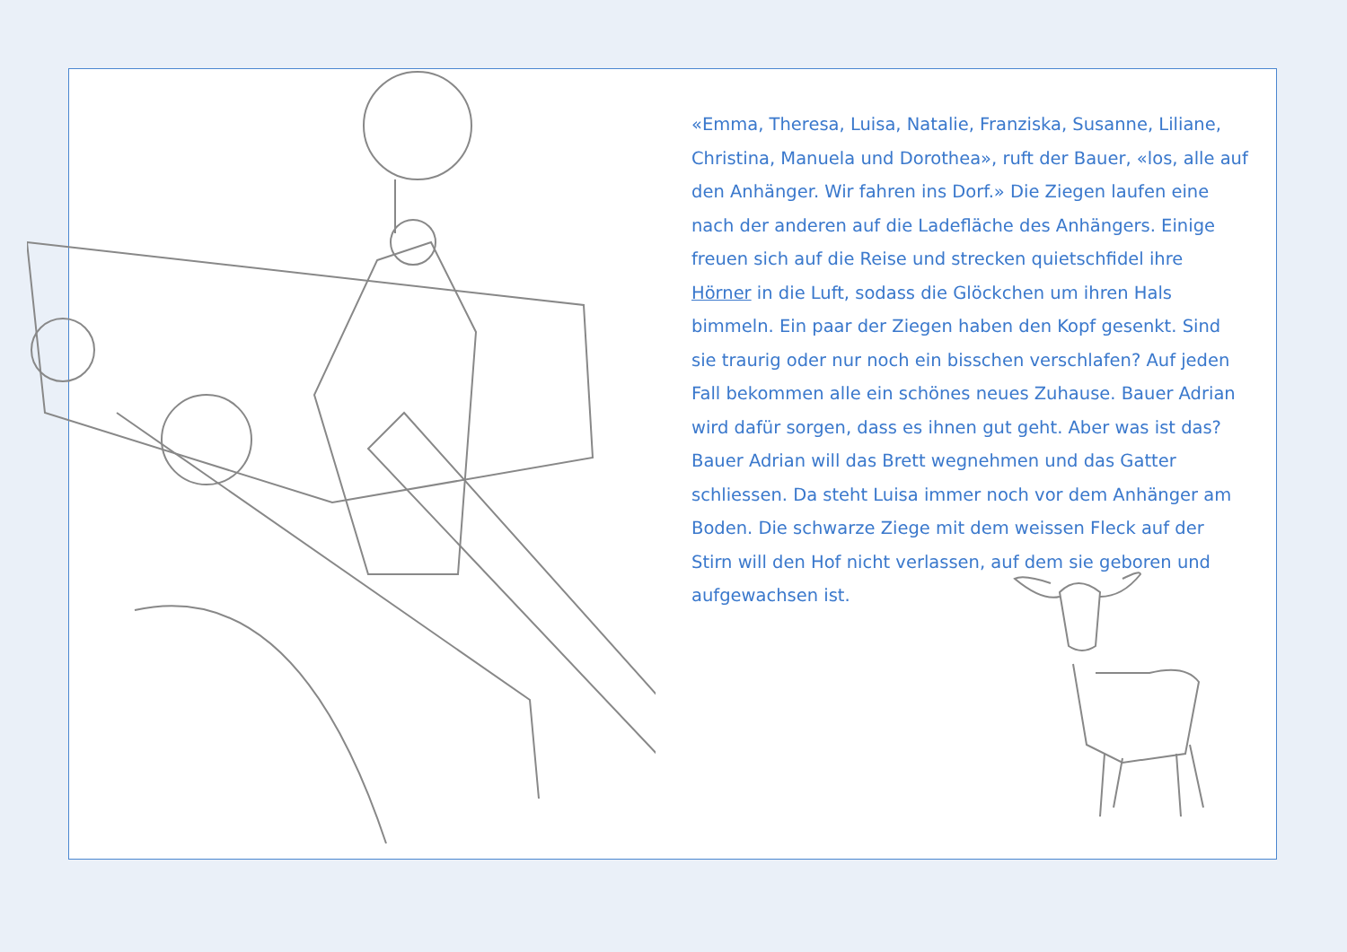«Emma, Theresa, Luisa, Natalie, Franziska, Susanne, Liliane, Christina, Manuela und Dorothea», ruft der Bauer, «los, alle auf den Anhänger. Wir fahren ins Dorf.» Die Ziegen laufen eine nach der anderen auf die Ladefläche des Anhängers. Einige freuen sich auf die Reise und strecken quietschfidel ihre Hörner in die Luft, sodass die Glöckchen um ihren Hals bimmeln. Ein paar der Ziegen haben den Kopf gesenkt. Sind sie traurig oder nur noch ein bisschen verschlafen? Auf jeden Fall bekommen alle ein schönes neues Zuhause. Bauer Adrian wird dafür sorgen, dass es ihnen gut geht. Aber was ist das? Bauer Adrian will das Brett wegnehmen und das Gatter schliessen. Da steht Luisa immer noch vor dem Anhänger am Boden. Die schwarze Ziege mit dem weissen Fleck auf der Stirn will den Hof nicht verlassen, auf dem sie geboren und aufgewachsen ist.